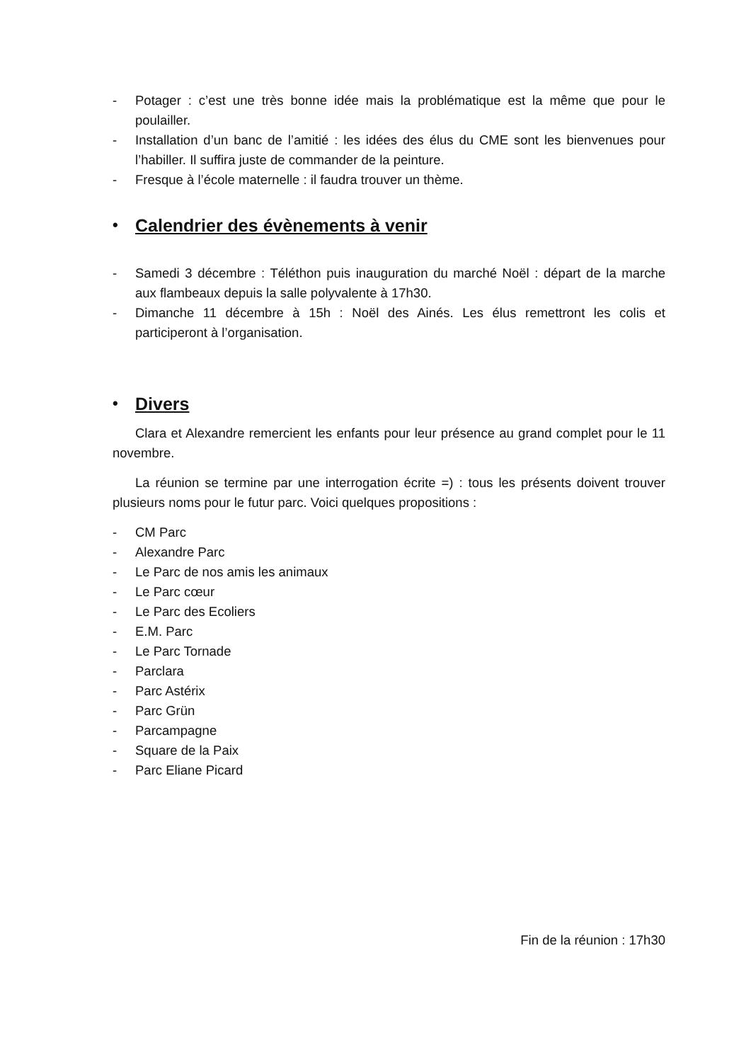- Potager : c’est une très bonne idée mais la problématique est la même que pour le poulailler.
- Installation d’un banc de l’amitié : les idées des élus du CME sont les bienvenues pour l’habiller. Il suffira juste de commander de la peinture.
- Fresque à l’école maternelle : il faudra trouver un thème.
• Calendrier des évènements à venir
- Samedi 3 décembre : Téléthon puis inauguration du marché Noël : départ de la marche aux flambeaux depuis la salle polyvalente à 17h30.
- Dimanche 11 décembre à 15h : Noël des Ainés. Les élus remettront les colis et participeront à l’organisation.
• Divers
Clara et Alexandre remercient les enfants pour leur présence au grand complet pour le 11 novembre.
La réunion se termine par une interrogation écrite =) : tous les présents doivent trouver plusieurs noms pour le futur parc. Voici quelques propositions :
- CM Parc
- Alexandre Parc
- Le Parc de nos amis les animaux
- Le Parc cœur
- Le Parc des Ecoliers
- E.M. Parc
- Le Parc Tornade
- Parclara
- Parc Astérix
- Parc Grün
- Parcampagne
- Square de la Paix
- Parc Eliane Picard
Fin de la réunion : 17h30